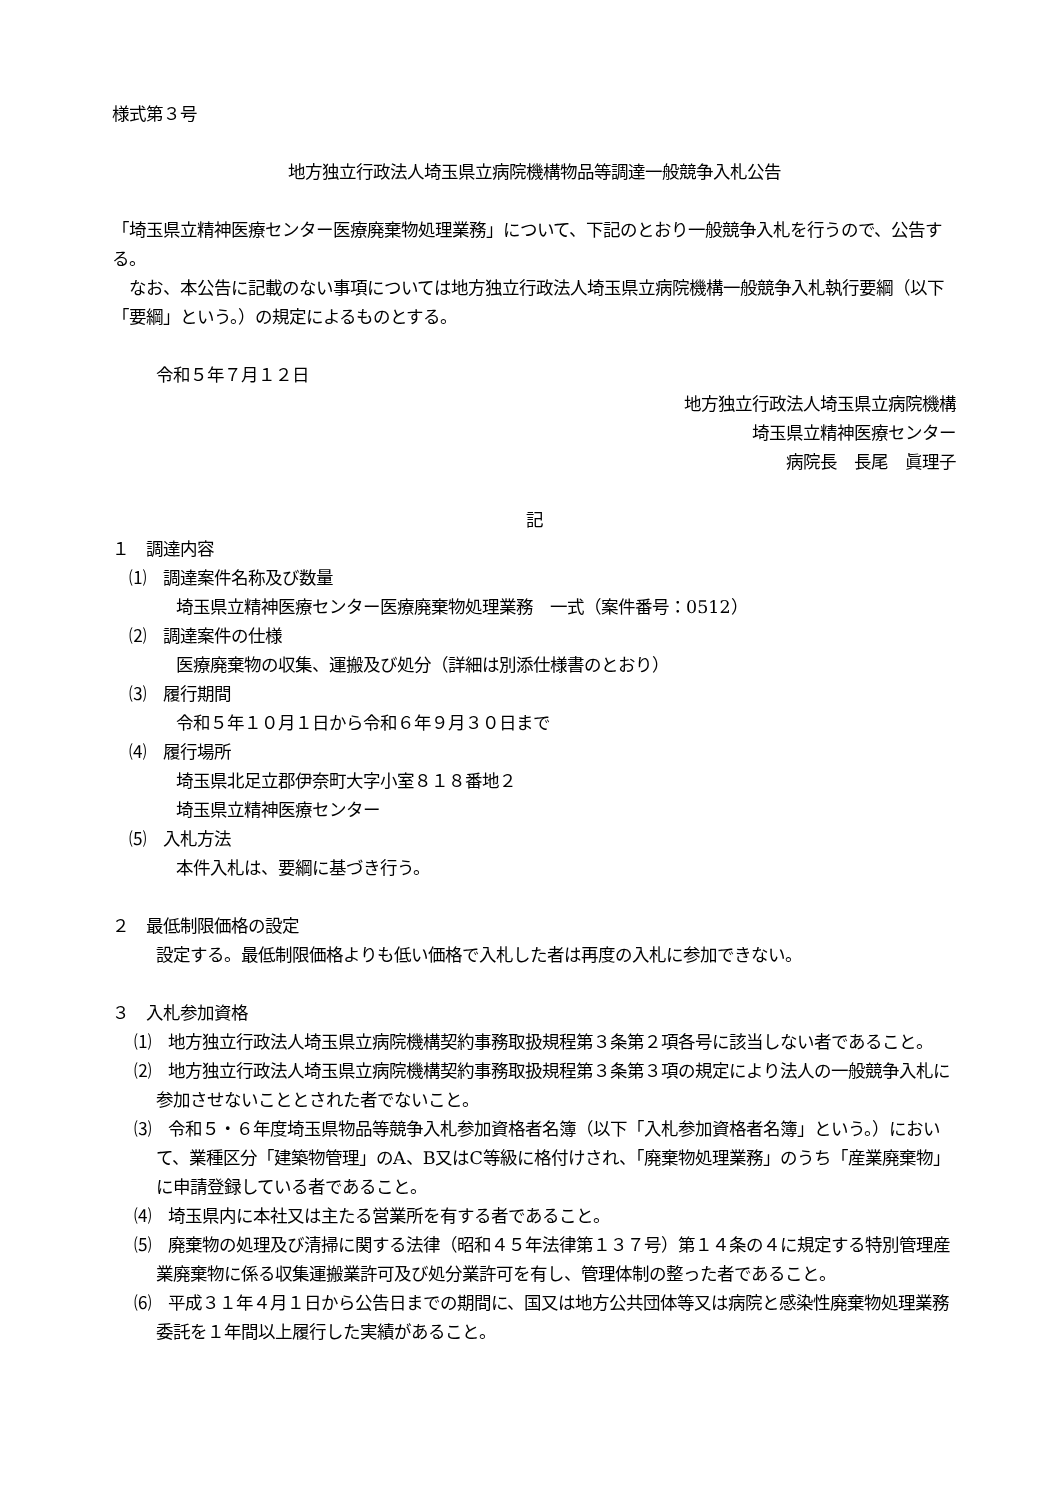様式第３号
地方独立行政法人埼玉県立病院機構物品等調達一般競争入札公告
「埼玉県立精神医療センター医療廃棄物処理業務」について、下記のとおり一般競争入札を行うので、公告する。
　なお、本公告に記載のない事項については地方独立行政法人埼玉県立病院機構一般競争入札執行要綱（以下「要綱」という。）の規定によるものとする。
令和５年７月１２日
地方独立行政法人埼玉県立病院機構
埼玉県立精神医療センター
病院長　長尾　眞理子
記
１　調達内容
　⑴　調達案件名称及び数量
埼玉県立精神医療センター医療廃棄物処理業務　一式（案件番号：0512）
　⑵　調達案件の仕様
医療廃棄物の収集、運搬及び処分（詳細は別添仕様書のとおり）
　⑶　履行期間
令和５年１０月１日から令和６年９月３０日まで
　⑷　履行場所
埼玉県北足立郡伊奈町大字小室８１８番地２
埼玉県立精神医療センター
　⑸　入札方法
本件入札は、要綱に基づき行う。
２　最低制限価格の設定
設定する。最低制限価格よりも低い価格で入札した者は再度の入札に参加できない。
３　入札参加資格
⑴　地方独立行政法人埼玉県立病院機構契約事務取扱規程第３条第２項各号に該当しない者であること。
⑵　地方独立行政法人埼玉県立病院機構契約事務取扱規程第３条第３項の規定により法人の一般競争入札に参加させないこととされた者でないこと。
⑶　令和５・６年度埼玉県物品等競争入札参加資格者名簿（以下「入札参加資格者名簿」という。）において、業種区分「建築物管理」のA、B又はC等級に格付けされ、「廃棄物処理業務」のうち「産業廃棄物」に申請登録している者であること。
⑷　埼玉県内に本社又は主たる営業所を有する者であること。
⑸　廃棄物の処理及び清掃に関する法律（昭和４５年法律第１３７号）第１４条の４に規定する特別管理産業廃棄物に係る収集運搬業許可及び処分業許可を有し、管理体制の整った者であること。
⑹　平成３１年４月１日から公告日までの期間に、国又は地方公共団体等又は病院と感染性廃棄物処理業務委託を１年間以上履行した実績があること。